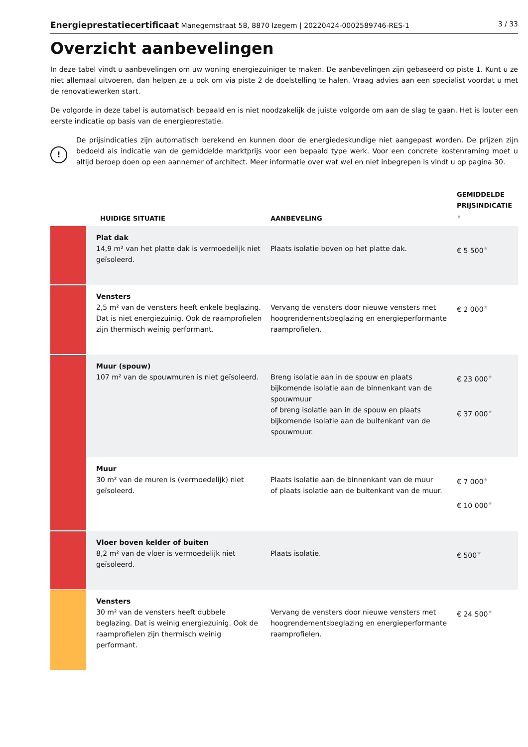Energieprestatiecertificaat Manegemstraat 58, 8870 Izegem | 20220424-0002589746-RES-1 3 / 33
Overzicht aanbevelingen
In deze tabel vindt u aanbevelingen om uw woning energiezuiniger te maken. De aanbevelingen zijn gebaseerd op piste 1. Kunt u ze niet allemaal uitvoeren, dan helpen ze u ook om via piste 2 de doelstelling te halen. Vraag advies aan een specialist voordat u met de renovatiewerken start.
De volgorde in deze tabel is automatisch bepaald en is niet noodzakelijk de juiste volgorde om aan de slag te gaan. Het is louter een eerste indicatie op basis van de energieprestatie.
!
De prijsindicaties zijn automatisch berekend en kunnen door de energiedeskundige niet aangepast worden. De prijzen zijn bedoeld als indicatie van de gemiddelde marktprijs voor een bepaald type werk. Voor een concrete kostenraming moet u altijd beroep doen op een aannemer of architect. Meer informatie over wat wel en niet inbegrepen is vindt u op pagina 30.
| | HUIDIGE SITUATIE | AANBEVELING | GEMIDDELDE PRIJSINDICATIE ★ |
| --- | --- | --- | --- |
| | Plat dak 14,9 m² van het platte dak is vermoedelijk niet geïsoleerd. | Plaats isolatie boven op het platte dak. | € 5 500 ★ |
| | Vensters 2,5 m² van de vensters heeft enkele beglazing. Dat is niet energiezuinig. Ook de raamprofielen zijn thermisch weinig performant. | Vervang de vensters door nieuwe vensters met hoogrendementsbeglazing en energieperformante raamprofielen. | € 2 000 ★ |
| | Muur (spouw) 107 m² van de spouwmuren is niet geïsoleerd. | Breng isolatie aan in de spouw en plaats bijkomende isolatie aan de binnenkant van de spouwmuur of breng isolatie aan in de spouw en plaats bijkomende isolatie aan de buitenkant van de spouwmuur. | € 23 000 ★ € 37 000 ★ |
| | Muur 30 m² van de muren is (vermoedelijk) niet geïsoleerd. | Plaats isolatie aan de binnenkant van de muur of plaats isolatie aan de buitenkant van de muur. | € 7 000 ★ € 10 000 ★ |
| | Vloer boven kelder of buiten 8,2 m² van de vloer is vermoedelijk niet geïsoleerd. | Plaats isolatie. | € 500 ★ |
| | Vensters 30 m² van de vensters heeft dubbele beglazing. Dat is weinig energiezuinig. Ook de raamprofielen zijn thermisch weinig performant. | Vervang de vensters door nieuwe vensters met hoogrendementsbeglazing en energieperformante raamprofielen. | € 24 500 ★ |